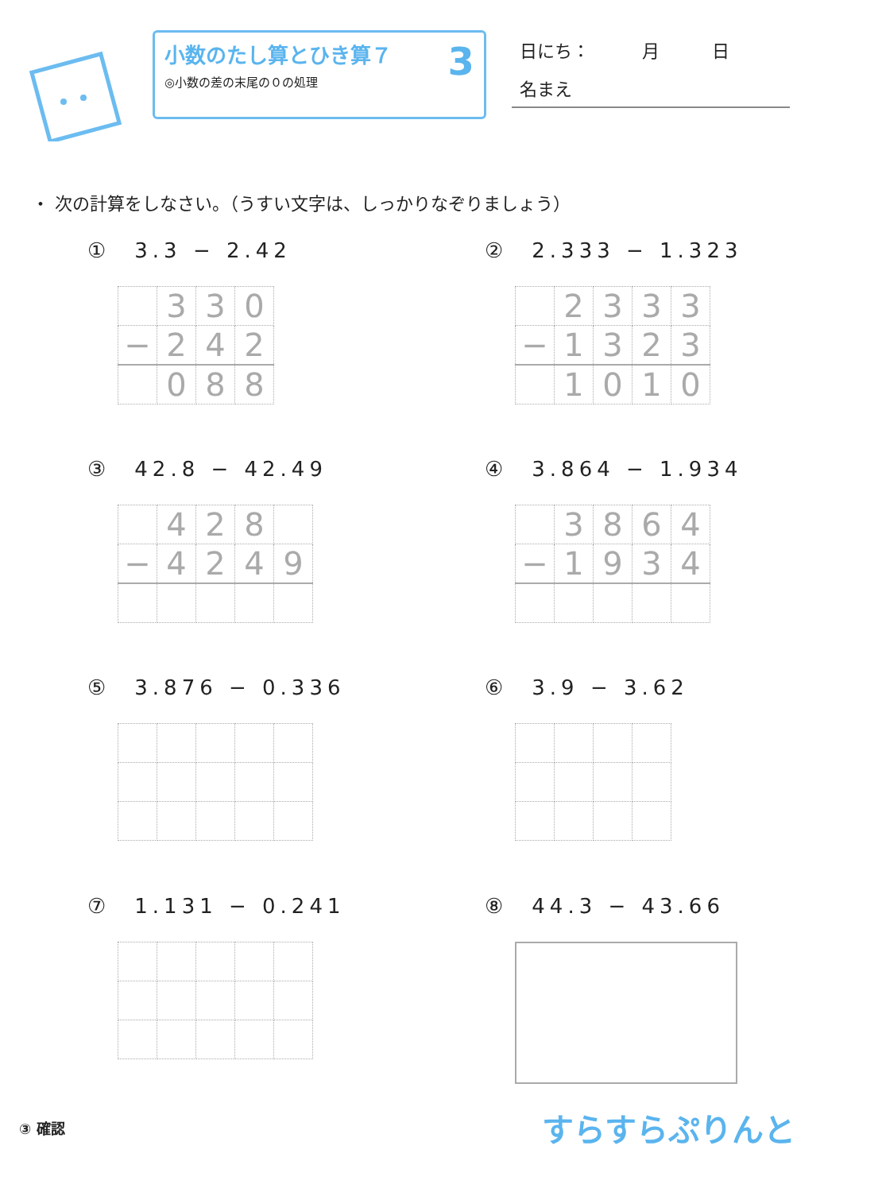小数のたし算とひき算７
◎小数の差の末尾の０の処理
3
日にち：　　　月　　　日
名まえ
・ 次の計算をしなさい。（うすい文字は、しっかりなぞりましょう）
① 3.3 − 2.42
| | 3 | 3 | 0 |
| − | 2 | 4 | 2 |
| | 0 | 8 | 8 |
② 2.333 − 1.323
| | 2 | 3 | 3 | 3 |
| − | 1 | 3 | 2 | 3 |
| | 1 | 0 | 1 | 0 |
③ 42.8 − 42.49
| | 4 | 2 | 8 | |
| − | 4 | 2 | 4 | 9 |
④ 3.864 − 1.934
| | 3 | 8 | 6 | 4 |
| − | 1 | 9 | 3 | 4 |
⑤ 3.876 − 0.336
⑥ 3.9 − 3.62
⑦ 1.131 − 0.241
⑧ 44.3 − 43.66
③ 確認
すらすらぷりんと